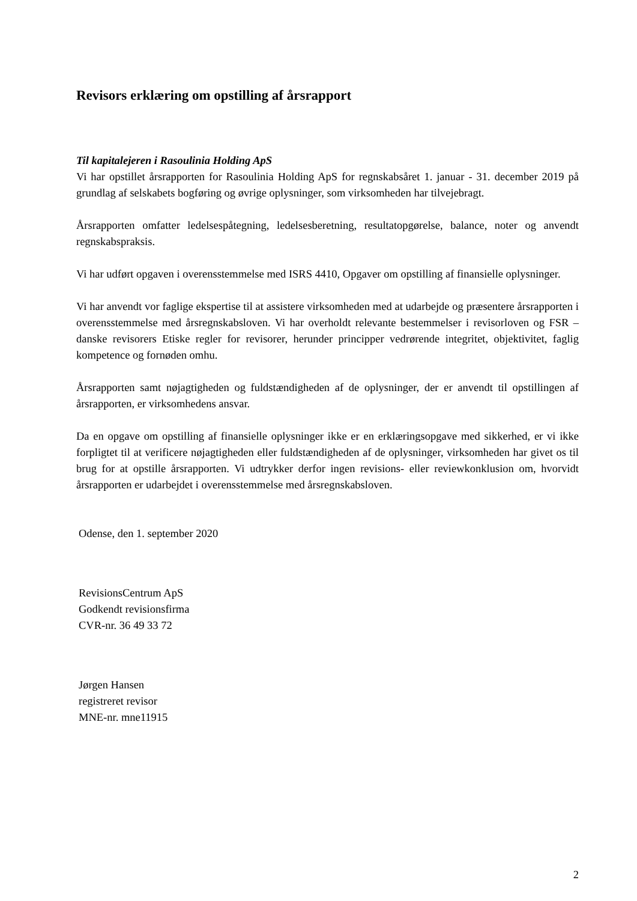Revisors erklæring om opstilling af årsrapport
Til kapitalejeren i Rasoulinia Holding ApS
Vi har opstillet årsrapporten for Rasoulinia Holding ApS for regnskabsåret 1. januar - 31. december 2019 på grundlag af selskabets bogføring og øvrige oplysninger, som virksomheden har tilvejebragt.
Årsrapporten omfatter ledelsespåtegning, ledelsesberetning, resultatopgørelse, balance, noter og anvendt regnskabspraksis.
Vi har udført opgaven i overensstemmelse med ISRS 4410, Opgaver om opstilling af finansielle oplysninger.
Vi har anvendt vor faglige ekspertise til at assistere virksomheden med at udarbejde og præsentere årsrapporten i overensstemmelse med årsregnskabsloven. Vi har overholdt relevante bestemmelser i revisorloven og FSR – danske revisorers Etiske regler for revisorer, herunder principper vedrørende integritet, objektivitet, faglig kompetence og fornøden omhu.
Årsrapporten samt nøjagtigheden og fuldstændigheden af de oplysninger, der er anvendt til opstillingen af årsrapporten, er virksomhedens ansvar.
Da en opgave om opstilling af finansielle oplysninger ikke er en erklæringsopgave med sikkerhed, er vi ikke forpligtet til at verificere nøjagtigheden eller fuldstændigheden af de oplysninger, virksomheden har givet os til brug for at opstille årsrapporten. Vi udtrykker derfor ingen revisions- eller reviewkonklusion om, hvorvidt årsrapporten er udarbejdet i overensstemmelse med årsregnskabsloven.
Odense, den 1. september 2020
RevisionsCentrum ApS
Godkendt revisionsfirma
CVR-nr. 36 49 33 72
Jørgen Hansen
registreret revisor
MNE-nr. mne11915
2